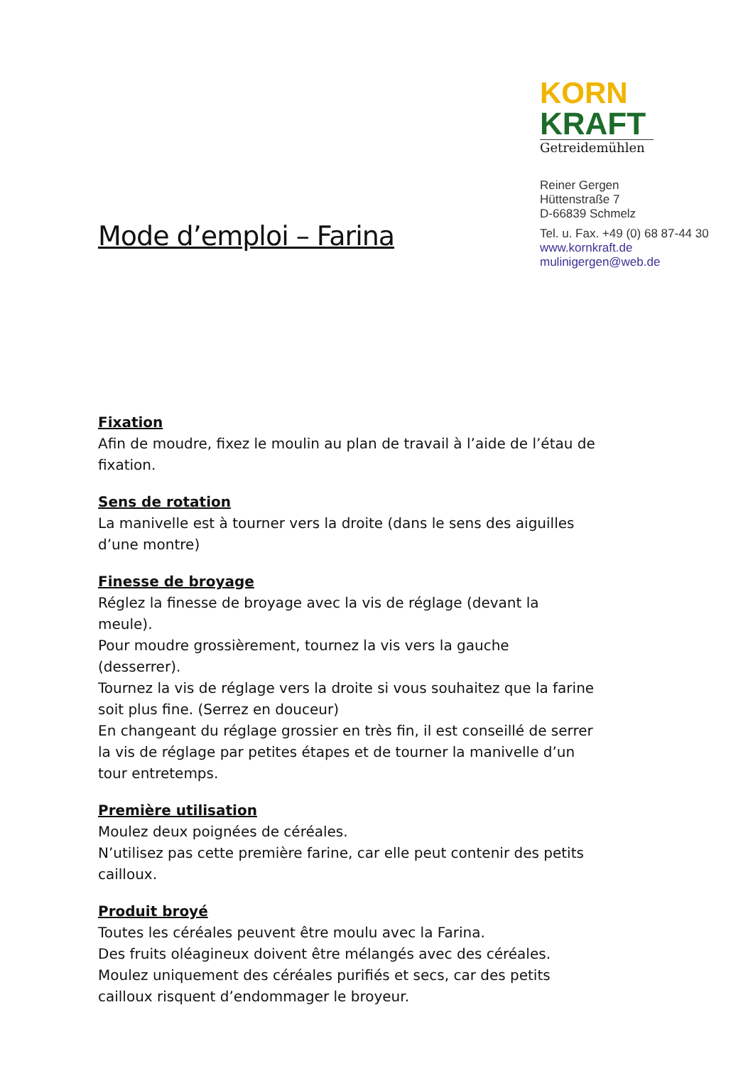Mode d’emploi – Farina
KORN
KRAFT
Getreidemühlen
Reiner Gergen
Hüttenstraße 7
D-66839 Schmelz
Tel. u. Fax. +49 (0) 68 87-44 30
www.kornkraft.de
mulinigergen@web.de
Fixation
Afin de moudre, fixez le moulin au plan de travail à l’aide de l’étau de fixation.
Sens de rotation
La manivelle est à tourner vers la droite (dans le sens des aiguilles d’une montre)
Finesse de broyage
Réglez la finesse de broyage avec la vis de réglage (devant la meule).
Pour moudre grossièrement, tournez la vis vers la gauche (desserrer).
Tournez la vis de réglage vers la droite si vous souhaitez que la farine soit plus fine. (Serrez en douceur)
En changeant du réglage grossier en très fin, il est conseillé de serrer la vis de réglage par petites étapes et de tourner la manivelle d’un tour entretemps.
Première utilisation
Moulez deux poignées de céréales.
N’utilisez pas cette première farine, car elle peut contenir des petits cailloux.
Produit broyé
Toutes les céréales peuvent être moulu avec la Farina.
Des fruits oléagineux doivent être mélangés avec des céréales.
Moulez uniquement des céréales purifiés et secs, car des petits cailloux risquent d’endommager le broyeur.